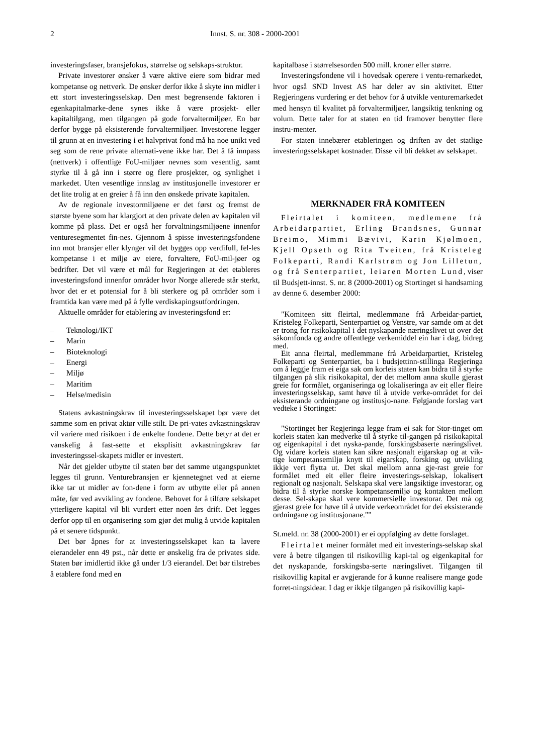2 Innst. S. nr. 308 - 2000-2001
investeringsfaser, bransjefokus, størrelse og selskaps-struktur.
Private investorer ønsker å være aktive eiere som bidrar med kompetanse og nettverk. De ønsker derfor ikke å skyte inn midler i ett stort investeringsselskap. Den mest begrensende faktoren i egenkapitalmarke-dene synes ikke å være prosjekt- eller kapitaltilgang, men tilgangen på gode forvaltermiljøer. En bør derfor bygge på eksisterende forvaltermiljøer. Investorene legger til grunn at en investering i et halvprivat fond må ha noe unikt ved seg som de rene private alternati-vene ikke har. Det å få innpass (nettverk) i offentlige FoU-miljøer nevnes som vesentlig, samt styrke til å gå inn i større og flere prosjekter, og synlighet i markedet. Uten vesentlige innslag av institusjonelle investorer er det lite trolig at en greier å få inn den ønskede private kapitalen.
Av de regionale investormiljøene er det først og fremst de største byene som har klargjort at den private delen av kapitalen vil komme på plass. Det er også her forvaltningsmiljøene innenfor venturesegmentet fin-nes. Gjennom å spisse investeringsfondene inn mot bransjer eller klynger vil det bygges opp verdifull, fel-les kompetanse i et miljø av eiere, forvaltere, FoU-mil-jøer og bedrifter. Det vil være et mål for Regjeringen at det etableres investeringsfond innenfor områder hvor Norge allerede står sterkt, hvor det er et potensial for å bli sterkere og på områder som i framtida kan være med på å fylle verdiskapingsutfordringen.
Aktuelle områder for etablering av investeringsfond er:
– Teknologi/IKT
– Marin
– Bioteknologi
– Energi
– Miljø
– Maritim
– Helse/medisin
Statens avkastningskrav til investeringsselskapet bør være det samme som en privat aktør ville stilt. De pri-vates avkastningskrav vil variere med risikoen i de enkelte fondene. Dette betyr at det er vanskelig å fast-sette et eksplisitt avkastningskrav før investeringssel-skapets midler er investert.
Når det gjelder utbytte til staten bør det samme utgangspunktet legges til grunn. Venturebransjen er kjennetegnet ved at eierne ikke tar ut midler av fon-dene i form av utbytte eller på annen måte, før ved avvikling av fondene. Behovet for å tilføre selskapet ytterligere kapital vil bli vurdert etter noen års drift. Det legges derfor opp til en organisering som gjør det mulig å utvide kapitalen på et senere tidspunkt.
Det bør åpnes for at investeringsselskapet kan ta lavere eierandeler enn 49 pst., når dette er ønskelig fra de privates side. Staten bør imidlertid ikke gå under 1/3 eierandel. Det bør tilstrebes å etablere fond med en
kapitalbase i størrelsesorden 500 mill. kroner eller større.
Investeringsfondene vil i hovedsak operere i ventu-remarkedet, hvor også SND Invest AS har deler av sin aktivitet. Etter Regjeringens vurdering er det behov for å utvikle venturemarkedet med hensyn til kvalitet på forvaltermiljøer, langsiktig tenkning og volum. Dette taler for at staten en tid framover benytter flere instru-menter.
For staten innebærer etableringen og driften av det statlige investeringsselskapet kostnader. Disse vil bli dekket av selskapet.
MERKNADER FRÅ KOMITEEN
Fleirtalet i komiteen, medlemene frå Arbeidarpartiet, Erling Brandsnes, Gunnar Breimo, Mimmi Bævivi, Karin Kjølmoen, Kjell Opseth og Rita Tveiten, frå Kristeleg Folkeparti, Randi Karlstrøm og Jon Lilletun, og frå Senterpartiet, leiaren Morten Lund, viser til Budsjett-innst. S. nr. 8 (2000-2001) og Stortinget si handsaming av denne 6. desember 2000:
"Komiteen sitt fleirtal, medlemmane frå Arbeidar-partiet, Kristeleg Folkeparti, Senterpartiet og Venstre, var samde om at det er trong for risikokapital i det nyskapande næringslivet ut over det såkornfonda og andre offentlege verkemiddel ein har i dag, bidreg med.
Eit anna fleirtal, medlemmane frå Arbeidarpartiet, Kristeleg Folkeparti og Senterpartiet, ba i budsjettinn-stillinga Regjeringa om å leggje fram ei eiga sak om korleis staten kan bidra til å styrke tilgangen på slik risikokapital, der det mellom anna skulle gjerast greie for formålet, organiseringa og lokaliseringa av eit eller fleire investeringsselskap, samt høve til å utvide verke-området for dei eksisterande ordningane og institusjo-nane. Følgjande forslag vart vedteke i Stortinget:
"Stortinget ber Regjeringa legge fram ei sak for Stor-tinget om korleis staten kan medverke til å styrke til-gangen på risikokapital og eigenkapital i det nyska-pande, forskingsbaserte næringslivet. Og vidare korleis staten kan sikre nasjonalt eigarskap og at vik-tige kompetansemiljø knytt til eigarskap, forsking og utvikling ikkje vert flytta ut. Det skal mellom anna gje-rast greie for formålet med eit eller fleire investerings-selskap, lokalisert regionalt og nasjonalt. Selskapa skal vere langsiktige investorar, og bidra til å styrke norske kompetansemiljø og kontakten mellom desse. Sel-skapa skal vere kommersielle investorar. Det må og gjerast greie for høve til å utvide verkeområdet for dei eksisterande ordningane og institusjonane.""
St.meld. nr. 38 (2000-2001) er ei oppfølging av dette forslaget.
Fleirtalet meiner formålet med eit investerings-selskap skal vere å betre tilgangen til risikovillig kapi-tal og eigenkapital for det nyskapande, forskingsba-serte næringslivet. Tilgangen til risikovillig kapital er avgjerande for å kunne realisere mange gode forret-ningsidear. I dag er ikkje tilgangen på risikovillig kapi-